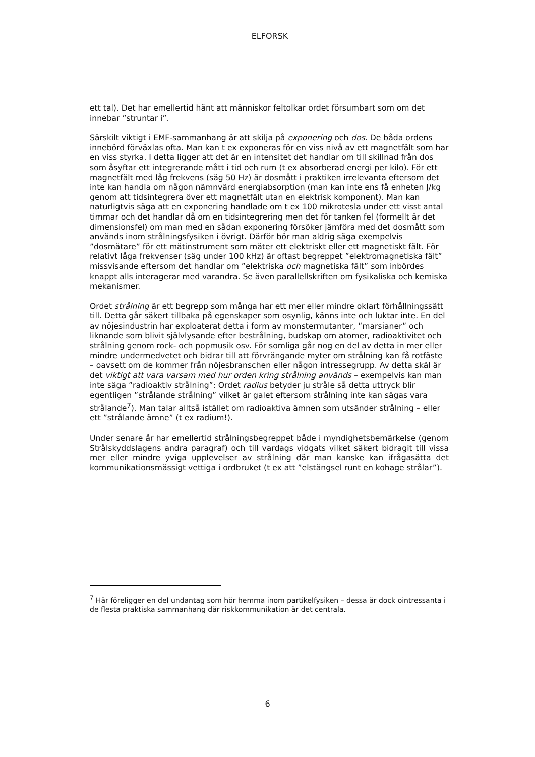ELFORSK
ett tal). Det har emellertid hänt att människor feltolkar ordet försumbart som om det innebar ”struntar i”.
Särskilt viktigt i EMF-sammanhang är att skilja på exponering och dos. De båda ordens innebörd förväxlas ofta. Man kan t ex exponeras för en viss nivå av ett magnetfält som har en viss styrka. I detta ligger att det är en intensitet det handlar om till skillnad från dos som åsyftar ett integrerande mått i tid och rum (t ex absorberad energi per kilo). För ett magnetfält med låg frekvens (säg 50 Hz) är dosmått i praktiken irrelevanta eftersom det inte kan handla om någon nämnvärd energiabsorption (man kan inte ens få enheten J/kg genom att tidsintegrera över ett magnetfält utan en elektrisk komponent). Man kan naturligtvis säga att en exponering handlade om t ex 100 mikrotesla under ett visst antal timmar och det handlar då om en tidsintegrering men det för tanken fel (formellt är det dimensionsfel) om man med en sådan exponering försöker jämföra med det dosmått som används inom strålningsfysiken i övrigt. Därför bör man aldrig säga exempelvis ”dosmätare” för ett mätinstrument som mäter ett elektriskt eller ett magnetiskt fält. För relativt låga frekvenser (säg under 100 kHz) är oftast begreppet ”elektromagnetiska fält” missvisande eftersom det handlar om ”elektriska och magnetiska fält” som inbördes knappt alls interagerar med varandra. Se även parallellskriften om fysikaliska och kemiska mekanismer.
Ordet strålning är ett begrepp som många har ett mer eller mindre oklart förhållningssätt till. Detta går säkert tillbaka på egenskaper som osynlig, känns inte och luktar inte. En del av nöjesindustrin har exploaterat detta i form av monstermutanter, ”marsianer” och liknande som blivit självlysande efter bestrålning, budskap om atomer, radioaktivitet och strålning genom rock- och popmusik osv. För somliga går nog en del av detta in mer eller mindre undermedvetet och bidrar till att förvrängande myter om strålning kan få rotfäste – oavsett om de kommer från nöjesbranschen eller någon intressegrupp. Av detta skäl är det viktigt att vara varsam med hur orden kring strålning används – exempelvis kan man inte säga ”radioaktiv strålning”: Ordet radius betyder ju stråle så detta uttryck blir egentligen ”strålande strålning” vilket är galet eftersom strålning inte kan sägas vara strålande<sup>7</sup>). Man talar alltså istället om radioaktiva ämnen som utsänder strålning – eller ett ”strålande ämne” (t ex radium!).
Under senare år har emellertid strålningsbegreppet både i myndighetsbemärkelse (genom Strålskyddslagens andra paragraf) och till vardags vidgats vilket säkert bidragit till vissa mer eller mindre yviga upplevelser av strålning där man kanske kan ifrågasätta det kommunikationsmässigt vettiga i ordbruket (t ex att ”elstängsel runt en kohage strålar”).
<sup>7</sup> Här föreligger en del undantag som hör hemma inom partikelfysiken – dessa är dock ointressanta i de flesta praktiska sammanhang där riskkommunikation är det centrala.
6